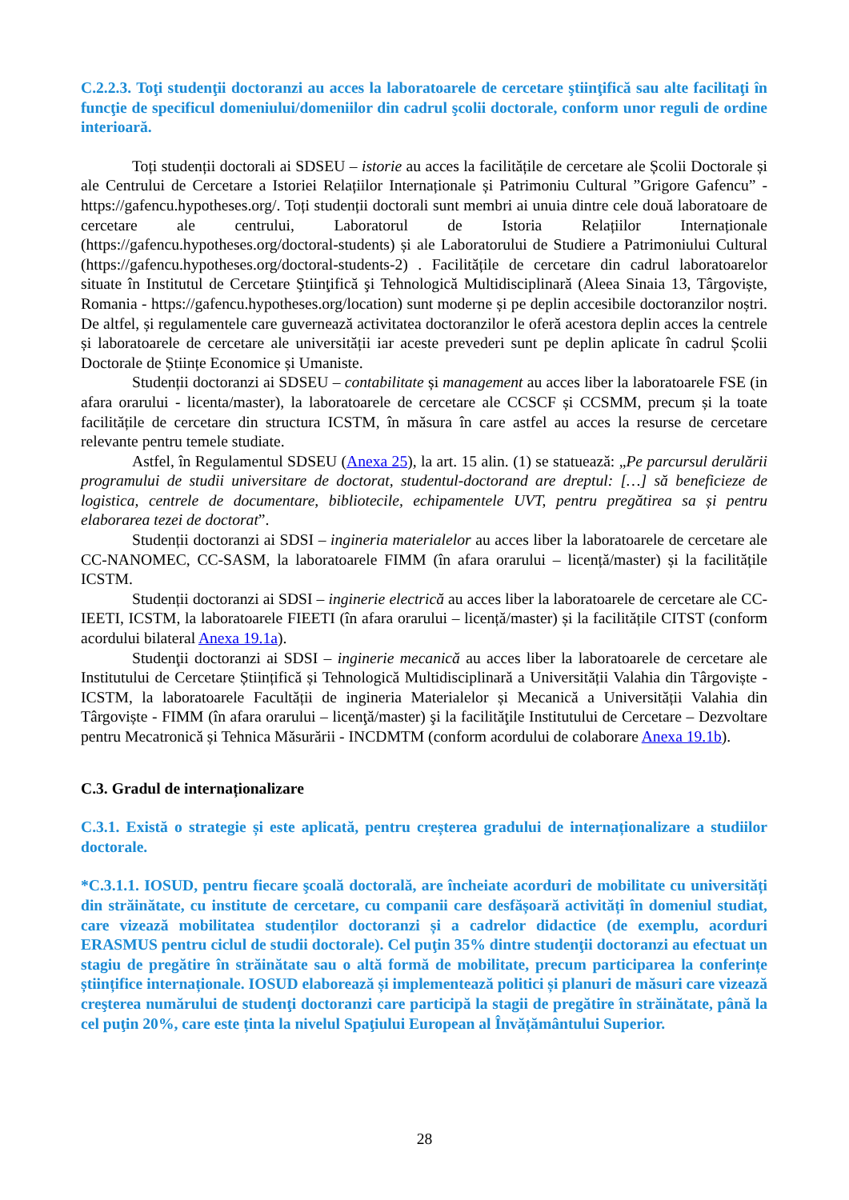C.2.2.3. Toţi studenţii doctoranzi au acces la laboratoarele de cercetare ştiinţifică sau alte facilitaţi în funcţie de specificul domeniului/domeniilor din cadrul şcolii doctorale, conform unor reguli de ordine interioară.
Toți studenții doctorali ai SDSEU – istorie au acces la facilitățile de cercetare ale Școlii Doctorale și ale Centrului de Cercetare a Istoriei Relațiilor Internaționale și Patrimoniu Cultural ”Grigore Gafencu” - https://gafencu.hypotheses.org/. Toți studenții doctorali sunt membri ai unuia dintre cele două laboratoare de cercetare ale centrului, Laboratorul de Istoria Relațiilor Internaționale (https://gafencu.hypotheses.org/doctoral-students) și ale Laboratorului de Studiere a Patrimoniului Cultural (https://gafencu.hypotheses.org/doctoral-students-2) . Facilitățile de cercetare din cadrul laboratoarelor situate în Institutul de Cercetare Ştiinţifică şi Tehnologică Multidisciplinară (Aleea Sinaia 13, Târgoviște, Romania - https://gafencu.hypotheses.org/location) sunt moderne și pe deplin accesibile doctoranzilor noștri. De altfel, și regulamentele care guvernează activitatea doctoranzilor le oferă acestora deplin acces la centrele și laboratoarele de cercetare ale universității iar aceste prevederi sunt pe deplin aplicate în cadrul Școlii Doctorale de Științe Economice și Umaniste.
Studenții doctoranzi ai SDSEU – contabilitate și management au acces liber la laboratoarele FSE (in afara orarului - licenta/master), la laboratoarele de cercetare ale CCSCF și CCSMM, precum și la toate facilitățile de cercetare din structura ICSTM, în măsura în care astfel au acces la resurse de cercetare relevante pentru temele studiate.
Astfel, în Regulamentul SDSEU (Anexa 25), la art. 15 alin. (1) se statuează: „Pe parcursul derulării programului de studii universitare de doctorat, studentul-doctorand are dreptul: […] să beneficieze de logistica, centrele de documentare, bibliotecile, echipamentele UVT, pentru pregătirea sa și pentru elaborarea tezei de doctorat”.
Studenții doctoranzi ai SDSI – ingineria materialelor au acces liber la laboratoarele de cercetare ale CC-NANOMEC, CC-SASM, la laboratoarele FIMM (în afara orarului – licență/master) și la facilitățile ICSTM.
Studenții doctoranzi ai SDSI – inginerie electrică au acces liber la laboratoarele de cercetare ale CC-IEETI, ICSTM, la laboratoarele FIEETI (în afara orarului – licență/master) și la facilitățile CITST (conform acordului bilateral Anexa 19.1a).
Studenţii doctoranzi ai SDSI – inginerie mecanică au acces liber la laboratoarele de cercetare ale Institutului de Cercetare Științifică și Tehnologică Multidisciplinară a Universității Valahia din Târgoviște - ICSTM, la laboratoarele Facultății de ingineria Materialelor și Mecanică a Universității Valahia din Târgoviște - FIMM (în afara orarului – licenţă/master) şi la facilităţile Institutului de Cercetare – Dezvoltare pentru Mecatronică și Tehnica Măsurării - INCDMTM (conform acordului de colaborare Anexa 19.1b).
C.3. Gradul de internaționalizare
C.3.1. Există o strategie și este aplicată, pentru creșterea gradului de internaționalizare a studiilor doctorale.
*C.3.1.1. IOSUD, pentru fiecare şcoală doctorală, are încheiate acorduri de mobilitate cu universități din străinătate, cu institute de cercetare, cu companii care desfășoară activități în domeniul studiat, care vizează mobilitatea studenților doctoranzi și a cadrelor didactice (de exemplu, acorduri ERASMUS pentru ciclul de studii doctorale). Cel puţin 35% dintre studenţii doctoranzi au efectuat un stagiu de pregătire în străinătate sau o altă formă de mobilitate, precum participarea la conferințe științifice internaționale. IOSUD elaborează și implementează politici și planuri de măsuri care vizează creşterea numărului de studenţi doctoranzi care participă la stagii de pregătire în străinătate, până la cel puţin 20%, care este ținta la nivelul Spaţiului European al Învățământului Superior.
28